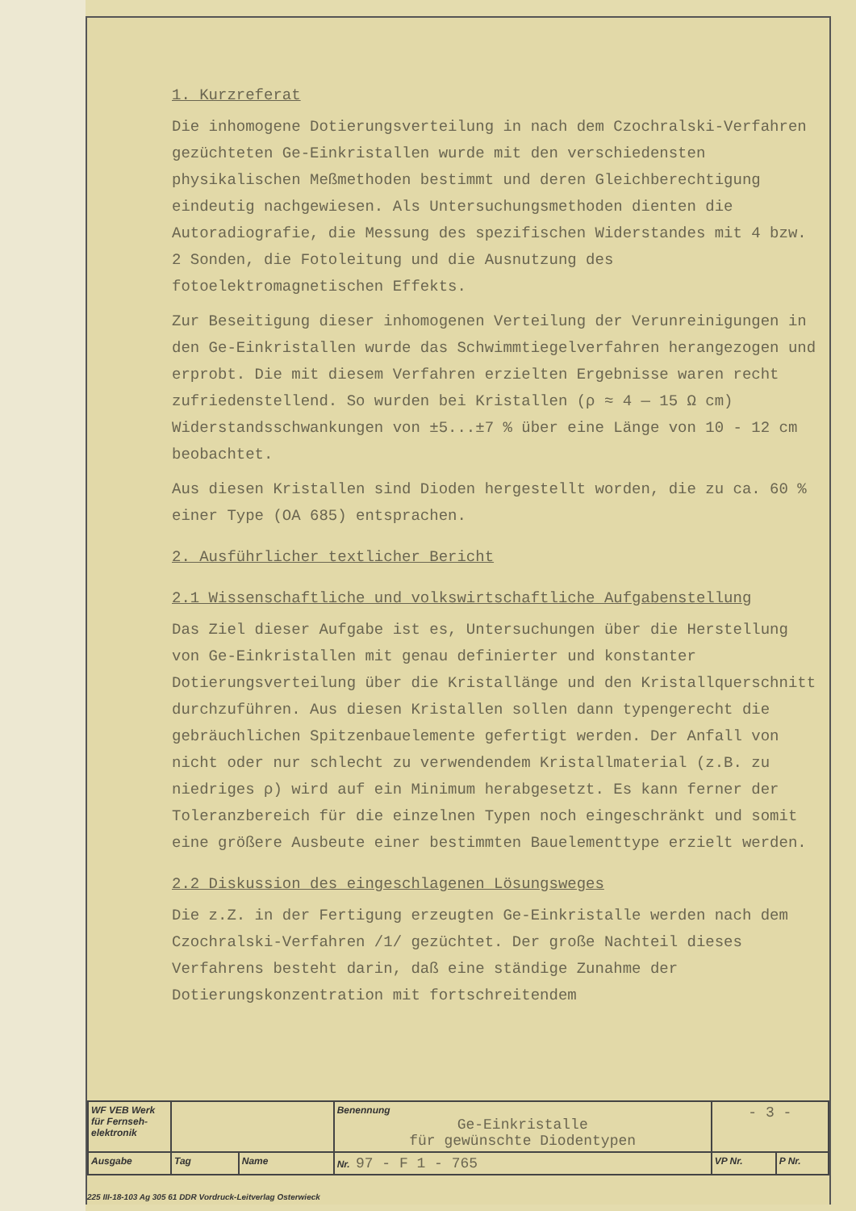1. Kurzreferat
Die inhomogene Dotierungsverteilung in nach dem Czochralski-Verfahren gezüchteten Ge-Einkristallen wurde mit den verschiedensten physikalischen Meßmethoden bestimmt und deren Gleichberechtigung eindeutig nachgewiesen. Als Untersuchungsmethoden dienten die Autoradiografie, die Messung des spezifischen Widerstandes mit 4 bzw. 2 Sonden, die Fotoleitung und die Ausnutzung des fotoelektromagnetischen Effekts.
Zur Beseitigung dieser inhomogenen Verteilung der Verunreinigungen in den Ge-Einkristallen wurde das Schwimmtiegelverfahren herangezogen und erprobt. Die mit diesem Verfahren erzielten Ergebnisse waren recht zufriedenstellend. So wurden bei Kristallen (ρ ≈ 4 — 15 Ω cm) Widerstandsschwankungen von ±5...±7 % über eine Länge von 10 - 12 cm beobachtet.
Aus diesen Kristallen sind Dioden hergestellt worden, die zu ca. 60 % einer Type (OA 685) entsprachen.
2. Ausführlicher textlicher Bericht
2.1 Wissenschaftliche und volkswirtschaftliche Aufgabenstellung
Das Ziel dieser Aufgabe ist es, Untersuchungen über die Herstellung von Ge-Einkristallen mit genau definierter und konstanter Dotierungsverteilung über die Kristallänge und den Kristallquerschnitt durchzuführen. Aus diesen Kristallen sollen dann typengerecht die gebräuchlichen Spitzenbauelemente gefertigt werden. Der Anfall von nicht oder nur schlecht zu verwendendem Kristallmaterial (z.B. zu niedriges ρ) wird auf ein Minimum herabgesetzt. Es kann ferner der Toleranzbereich für die einzelnen Typen noch eingeschränkt und somit eine größere Ausbeute einer bestimmten Bauelementtype erzielt werden.
2.2 Diskussion des eingeschlagenen Lösungsweges
Die z.Z. in der Fertigung erzeugten Ge-Einkristalle werden nach dem Czochralski-Verfahren /1/ gezüchtet. Der große Nachteil dieses Verfahrens besteht darin, daß eine ständige Zunahme der Dotierungskonzentration mit fortschreitendem
| WF VEB Werk für Fernseh-elektronik | | | Benennung Ge-Einkristalle für gewünschte Diodentypen | - 3 - | |
| Ausgabe | Tag | Name | Nr. 97 - F 1 - 765 | VP Nr. | P Nr. |
225 III-18-103 Ag 305 61 DDR Vordruck-Leitverlag Osterwieck